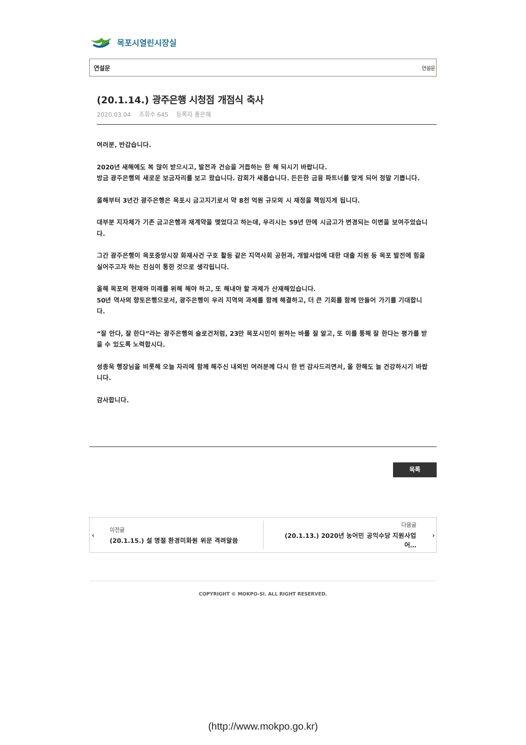목포시열린시장실
연설문 연설문
(20.1.14.) 광주은행 시청점 개점식 축사
2020.03.04 조회수 645 등록자 홍은혜
여러분, 반갑습니다.
2020년 새해에도 복 많이 받으시고, 발전과 건승을 거듭하는 한 해 되시기 바랍니다.
방금 광주은행의 새로운 보금자리를 보고 왔습니다. 감회가 새롭습니다. 든든한 금융 파트너를 맞게 되어 정말 기쁩니다.
올해부터 3년간 광주은행은 목포시 금고지기로서 약 8천 억원 규모의 시 재정을 책임지게 됩니다.
대부분 지자체가 기존 금고은행과 재계약을 맺었다고 하는데, 우리시는 59년 만에 시금고가 변경되는 이변을 보여주었습니다.
그간 광주은행이 목포중앙시장 화재사건 구호 활동 같은 지역사회 공헌과, 개발사업에 대한 대출 지원 등 목포 발전에 힘을 실어주고자 하는 진심이 통한 것으로 생각됩니다.
올해 목포의 현재와 미래를 위해 해야 하고, 또 해내야 할 과제가 산재해있습니다.
50년 역사의 향토은행으로서, 광주은행이 우리 지역의 과제를 함께 해결하고, 더 큰 기회를 함께 만들어 가기를 기대합니다.
“잘 안다, 잘 한다”라는 광주은행의 슬로건처럼, 23만 목포시민이 원하는 바를 잘 알고, 또 이를 통해 잘 한다는 평가를 받을 수 있도록 노력합시다.
성종욱 행장님을 비롯해 오늘 자리에 함께 해주신 내외빈 여러분께 다시 한 번 감사드리면서, 올 한해도 늘 건강하시기 바랍니다.
감사합니다.
목록
‹
이전글
(20.1.15.) 설 명절 환경미화원 위문 격려말씀
다음글
(20.1.13.) 2020년 농어민 공익수당 지원사업 어…
›
COPYRIGHT © MOKPO-SI. ALL RIGHT RESERVED.
(http://www.mokpo.go.kr)